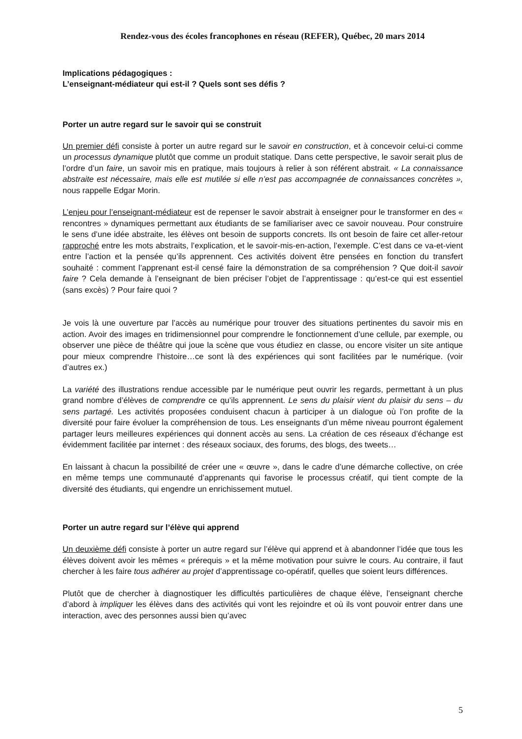Rendez-vous des écoles francophones en réseau (REFER), Québec, 20 mars 2014
Implications pédagogiques :
L’enseignant-médiateur qui est-il ? Quels sont ses défis ?
Porter un autre regard sur le savoir qui se construit
Un premier défi consiste à porter un autre regard sur le savoir en construction, et à concevoir celui-ci comme un processus dynamique plutôt que comme un produit statique. Dans cette perspective, le savoir serait plus de l’ordre d’un faire, un savoir mis en pratique, mais toujours à relier à son référent abstrait. « La connaissance abstraite est nécessaire, mais elle est mutilée si elle n’est pas accompagnée de connaissances concrètes », nous rappelle Edgar Morin.
L’enjeu pour l’enseignant-médiateur est de repenser le savoir abstrait à enseigner pour le transformer en des « rencontres » dynamiques permettant aux étudiants de se familiariser avec ce savoir nouveau. Pour construire le sens d’une idée abstraite, les élèves ont besoin de supports concrets. Ils ont besoin de faire cet aller-retour rapproché entre les mots abstraits, l’explication, et le savoir-mis-en-action, l’exemple. C’est dans ce va-et-vient entre l’action et la pensée qu’ils apprennent. Ces activités doivent être pensées en fonction du transfert souhaité : comment l’apprenant est-il censé faire la démonstration de sa compréhension ? Que doit-il savoir faire ? Cela demande à l’enseignant de bien préciser l’objet de l’apprentissage : qu’est-ce qui est essentiel (sans excès) ? Pour faire quoi ?
Je vois là une ouverture par l’accès au numérique pour trouver des situations pertinentes du savoir mis en action. Avoir des images en tridimensionnel pour comprendre le fonctionnement d’une cellule, par exemple, ou observer une pièce de théâtre qui joue la scène que vous étudiez en classe, ou encore visiter un site antique pour mieux comprendre l’histoire…ce sont là des expériences qui sont facilitées par le numérique. (voir d’autres ex.)
La variété des illustrations rendue accessible par le numérique peut ouvrir les regards, permettant à un plus grand nombre d’élèves de comprendre ce qu’ils apprennent. Le sens du plaisir vient du plaisir du sens – du sens partagé. Les activités proposées conduisent chacun à participer à un dialogue où l’on profite de la diversité pour faire évoluer la compréhension de tous. Les enseignants d’un même niveau pourront également partager leurs meilleures expériences qui donnent accès au sens. La création de ces réseaux d’échange est évidemment facilitée par internet : des réseaux sociaux, des forums, des blogs, des tweets…
En laissant à chacun la possibilité de créer une « œuvre », dans le cadre d’une démarche collective, on crée en même temps une communauté d’apprenants qui favorise le processus créatif, qui tient compte de la diversité des étudiants, qui engendre un enrichissement mutuel.
Porter un autre regard sur l’élève qui apprend
Un deuxième défi consiste à porter un autre regard sur l’élève qui apprend et à abandonner l’idée que tous les élèves doivent avoir les mêmes « prérequis » et la même motivation pour suivre le cours. Au contraire, il faut chercher à les faire tous adhérer au projet d’apprentissage co-opératif, quelles que soient leurs différences.
Plutôt que de chercher à diagnostiquer les difficultés particulières de chaque élève, l’enseignant cherche d’abord à impliquer les élèves dans des activités qui vont les rejoindre et où ils vont pouvoir entrer dans une interaction, avec des personnes aussi bien qu’avec
5